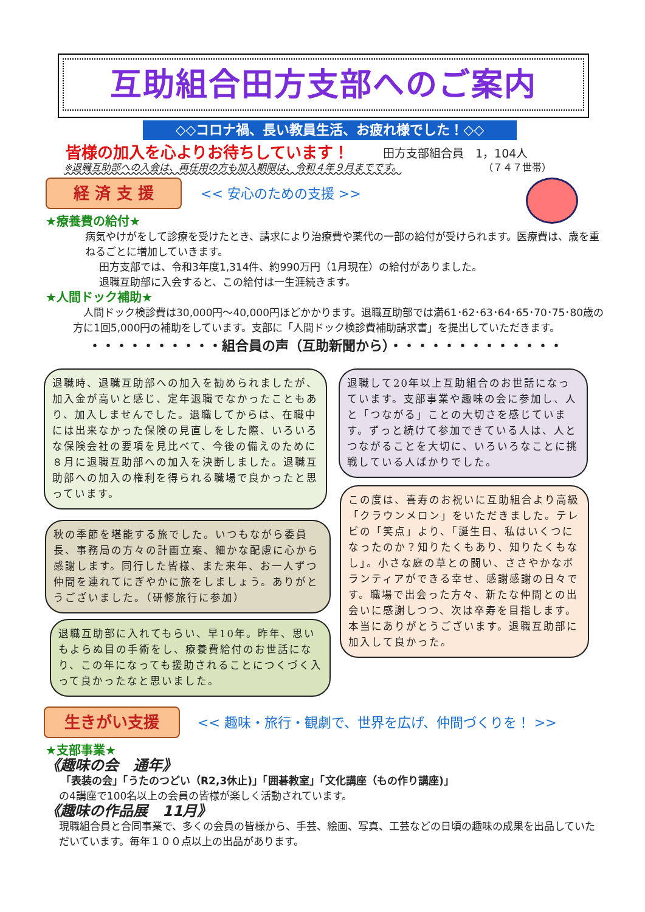互助組合田方支部へのご案内
◇◇コロナ禍、長い教員生活、お疲れ様でした！◇◇
皆様の加入を心よりお待ちしています！ 田方支部組合員　1，104人
※退職互助部への入会は、再任用の方も加入期限は、令和４年９月までです。
（７４７世帯）
経 済 支 援 << 安心のための支援 >>
★療養費の給付★
病気やけがをして診療を受けたとき、請求により治療費や薬代の一部の給付が受けられます。医療費は、歳を重ねるごとに増加していきます。
田方支部では、令和3年度1,314件、約990万円（1月現在）の給付がありました。
退職互助部に入会すると、この給付は一生涯続きます。
★人間ドック補助★
　人間ドック検診費は30,000円～40,000円ほどかかります。退職互助部では満61･62･63･64･65･70･75･80歳の方に1回5,000円の補助をしています。支部に「人間ドック検診費補助請求書」を提出していただきます。
・・・・・・・・・・組合員の声（互助新聞から）・・・・・・・・・・・・・
退職時、退職互助部への加入を勧められましたが、加入金が高いと感じ、定年退職でなかったこともあり、加入しませんでした。退職してからは、在職中には出来なかった保険の見直しをした際、いろいろな保険会社の要項を見比べて、今後の備えのために８月に退職互助部への加入を決断しました。退職互助部への加入の権利を得られる職場で良かったと思っています。
秋の季節を堪能する旅でした。いつもながら委員長、事務局の方々の計画立案、細かな配慮に心から感謝します。同行した皆様、また来年、お一人ずつ仲間を連れてにぎやかに旅をしましょう。ありがとうございました。（研修旅行に参加）
退職互助部に入れてもらい、早10年。昨年、思いもよらぬ目の手術をし、療養費給付のお世話になり、この年になっても援助されることにつくづく入って良かったなと思いました。
退職して20年以上互助組合のお世話になっています。支部事業や趣味の会に参加し、人と「つながる」ことの大切さを感じています。ずっと続けて参加できている人は、人とつながることを大切に、いろいろなことに挑戦している人ばかりでした。
この度は、喜寿のお祝いに互助組合より高級「クラウンメロン」をいただきました。テレビの「笑点」より、「誕生日、私はいくつになったのか？知りたくもあり、知りたくもなし」。小さな庭の草との闘い、ささやかなボランティアができる幸せ、感謝感謝の日々です。職場で出会った方々、新たな仲間との出会いに感謝しつつ、次は卒寿を目指します。本当にありがとうございます。退職互助部に加入して良かった。
生きがい支援
<< 趣味・旅行・観劇で、世界を広げ、仲間づくりを！ >>
★支部事業★
《趣味の会　通年》
「表装の会」「うたのつどい（R2,3休止)」「囲碁教室」「文化講座（もの作り講座)」
の4講座で100名以上の会員の皆様が楽しく活動されています。
《趣味の作品展　11月》
現職組合員と合同事業で、多くの会員の皆様から、手芸、絵画、写真、工芸などの日頃の趣味の成果を出品していただいています。毎年１００点以上の出品があります。